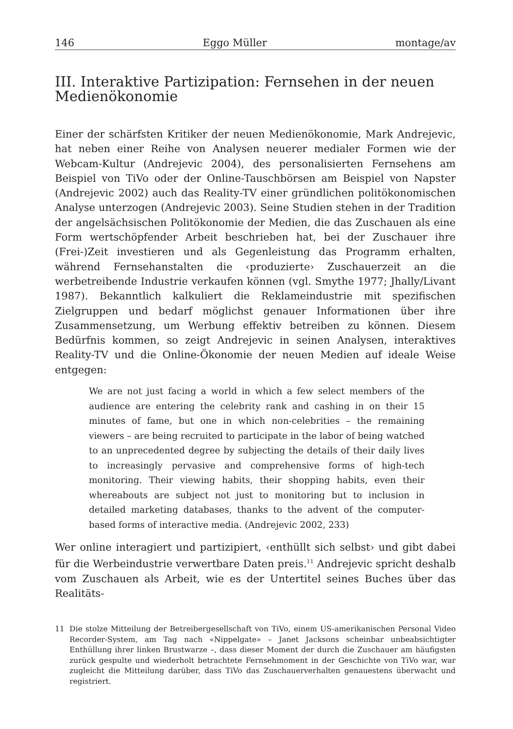146 Eggo Müller montage/av
III. Interaktive Partizipation: Fernsehen in der neuen Medienökonomie
Einer der schärfsten Kritiker der neuen Medienökonomie, Mark Andrejevic, hat neben einer Reihe von Analysen neuerer medialer Formen wie der Webcam-Kultur (Andrejevic 2004), des personalisierten Fernsehens am Beispiel von TiVo oder der Online-Tauschbörsen am Beispiel von Napster (Andrejevic 2002) auch das Reality-TV einer gründlichen politökonomischen Analyse unterzogen (Andrejevic 2003). Seine Studien stehen in der Tradition der angelsächsischen Politökonomie der Medien, die das Zuschauen als eine Form wertschöpfender Arbeit beschrieben hat, bei der Zuschauer ihre (Frei-)Zeit investieren und als Gegenleistung das Programm erhalten, während Fernsehanstalten die ‹produzierte› Zuschauerzeit an die werbetreibende Industrie verkaufen können (vgl. Smythe 1977; Jhally/Livant 1987). Bekanntlich kalkuliert die Reklameindustrie mit spezifischen Zielgruppen und bedarf möglichst genauer Informationen über ihre Zusammensetzung, um Werbung effektiv betreiben zu können. Diesem Bedürfnis kommen, so zeigt Andrejevic in seinen Analysen, interaktives Reality-TV und die Online-Ökonomie der neuen Medien auf ideale Weise entgegen:
We are not just facing a world in which a few select members of the audience are entering the celebrity rank and cashing in on their 15 minutes of fame, but one in which non-celebrities – the remaining viewers – are being recruited to participate in the labor of being watched to an unprecedented degree by subjecting the details of their daily lives to increasingly pervasive and comprehensive forms of high-tech monitoring. Their viewing habits, their shopping habits, even their whereabouts are subject not just to monitoring but to inclusion in detailed marketing databases, thanks to the advent of the computer-based forms of interactive media. (Andrejevic 2002, 233)
Wer online interagiert und partizipiert, ‹enthüllt sich selbst› und gibt dabei für die Werbeindustrie verwertbare Daten preis.<sup>11</sup> Andrejevic spricht deshalb vom Zuschauen als Arbeit, wie es der Untertitel seines Buches über das Realitäts-
11 Die stolze Mitteilung der Betreibergesellschaft von TiVo, einem US-amerikanischen Personal Video Recorder-System, am Tag nach «Nippelgate» – Janet Jacksons scheinbar unbeabsichtigter Enthüllung ihrer linken Brustwarze –, dass dieser Moment der durch die Zuschauer am häufigsten zurück gespulte und wiederholt betrachtete Fernsehmoment in der Geschichte von TiVo war, war zugleicht die Mitteilung darüber, dass TiVo das Zuschauerverhalten genauestens überwacht und registriert.